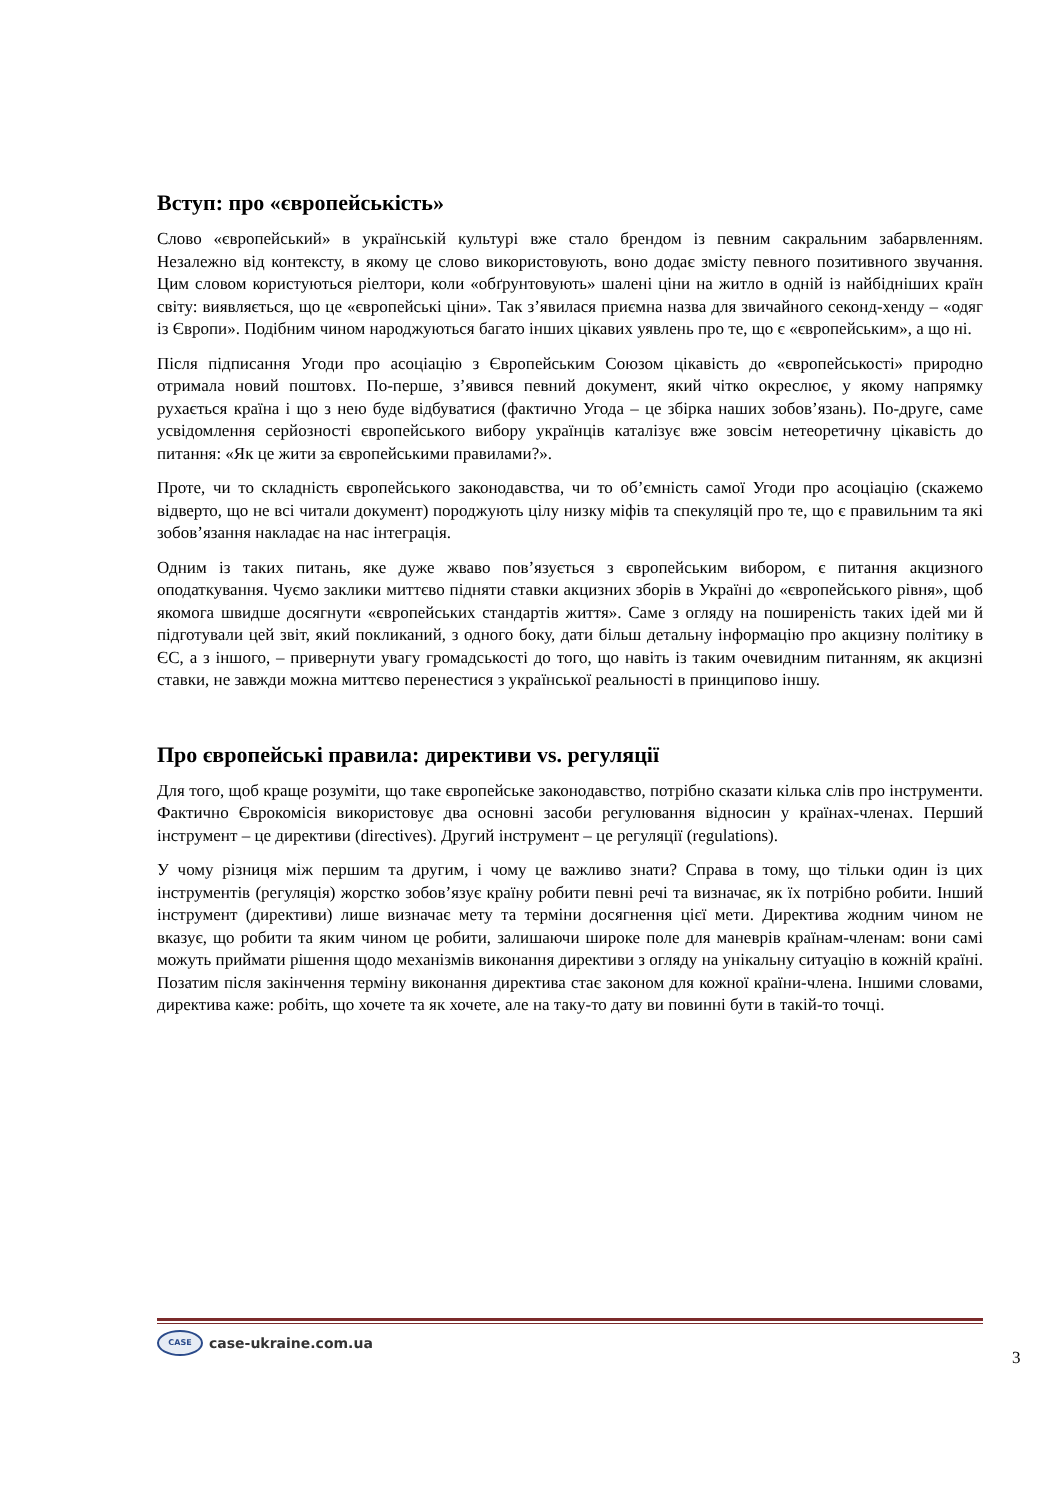Вступ: про «європейськість»
Слово «європейський» в українській культурі вже стало брендом із певним сакральним забарвленням. Незалежно від контексту, в якому це слово використовують, воно додає змісту певного позитивного звучання. Цим словом користуються ріелтори, коли «обґрунтовують» шалені ціни на житло в одній із найбідніших країн світу: виявляється, що це «європейські ціни». Так з’явилася приємна назва для звичайного секонд-хенду – «одяг із Європи». Подібним чином народжуються багато інших цікавих уявлень про те, що є «європейським», а що ні.
Після підписання Угоди про асоціацію з Європейським Союзом цікавість до «європейськості» природно отримала новий поштовх. По-перше, з’явився певний документ, який чітко окреслює, у якому напрямку рухається країна і що з нею буде відбуватися (фактично Угода – це збірка наших зобов’язань). По-друге, саме усвідомлення серйозності європейського вибору українців каталізує вже зовсім нетеоретичну цікавість до питання: «Як це жити за європейськими правилами?».
Проте, чи то складність європейського законодавства, чи то об’ємність самої Угоди про асоціацію (скажемо відверто, що не всі читали документ) породжують цілу низку міфів та спекуляцій про те, що є правильним та які зобов’язання накладає на нас інтеграція.
Одним із таких питань, яке дуже жваво пов’язується з європейським вибором, є питання акцизного оподаткування. Чуємо заклики миттєво підняти ставки акцизних зборів в Україні до «європейського рівня», щоб якомога швидше досягнути «європейських стандартів життя». Саме з огляду на поширеність таких ідей ми й підготували цей звіт, який покликаний, з одного боку, дати більш детальну інформацію про акцизну політику в ЄС, а з іншого, – привернути увагу громадськості до того, що навіть із таким очевидним питанням, як акцизні ставки, не завжди можна миттєво перенестися з української реальності в принципово іншу.
Про європейські правила: директиви vs. регуляції
Для того, щоб краще розуміти, що таке європейське законодавство, потрібно сказати кілька слів про інструменти. Фактично Єврокомісія використовує два основні засоби регулювання відносин у країнах-членах. Перший інструмент – це директиви (directives). Другий інструмент – це регуляції (regulations).
У чому різниця між першим та другим, і чому це важливо знати? Справа в тому, що тільки один із цих інструментів (регуляція) жорстко зобов’язує країну робити певні речі та визначає, як їх потрібно робити. Інший інструмент (директиви) лише визначає мету та терміни досягнення цієї мети. Директива жодним чином не вказує, що робити та яким чином це робити, залишаючи широке поле для маневрів країнам-членам: вони самі можуть приймати рішення щодо механізмів виконання директиви з огляду на унікальну ситуацію в кожній країні. Позатим після закінчення терміну виконання директива стає законом для кожної країни-члена. Іншими словами, директива каже: робіть, що хочете та як хочете, але на таку-то дату ви повинні бути в такій-то точці.
CASE case-ukraine.com.ua
3